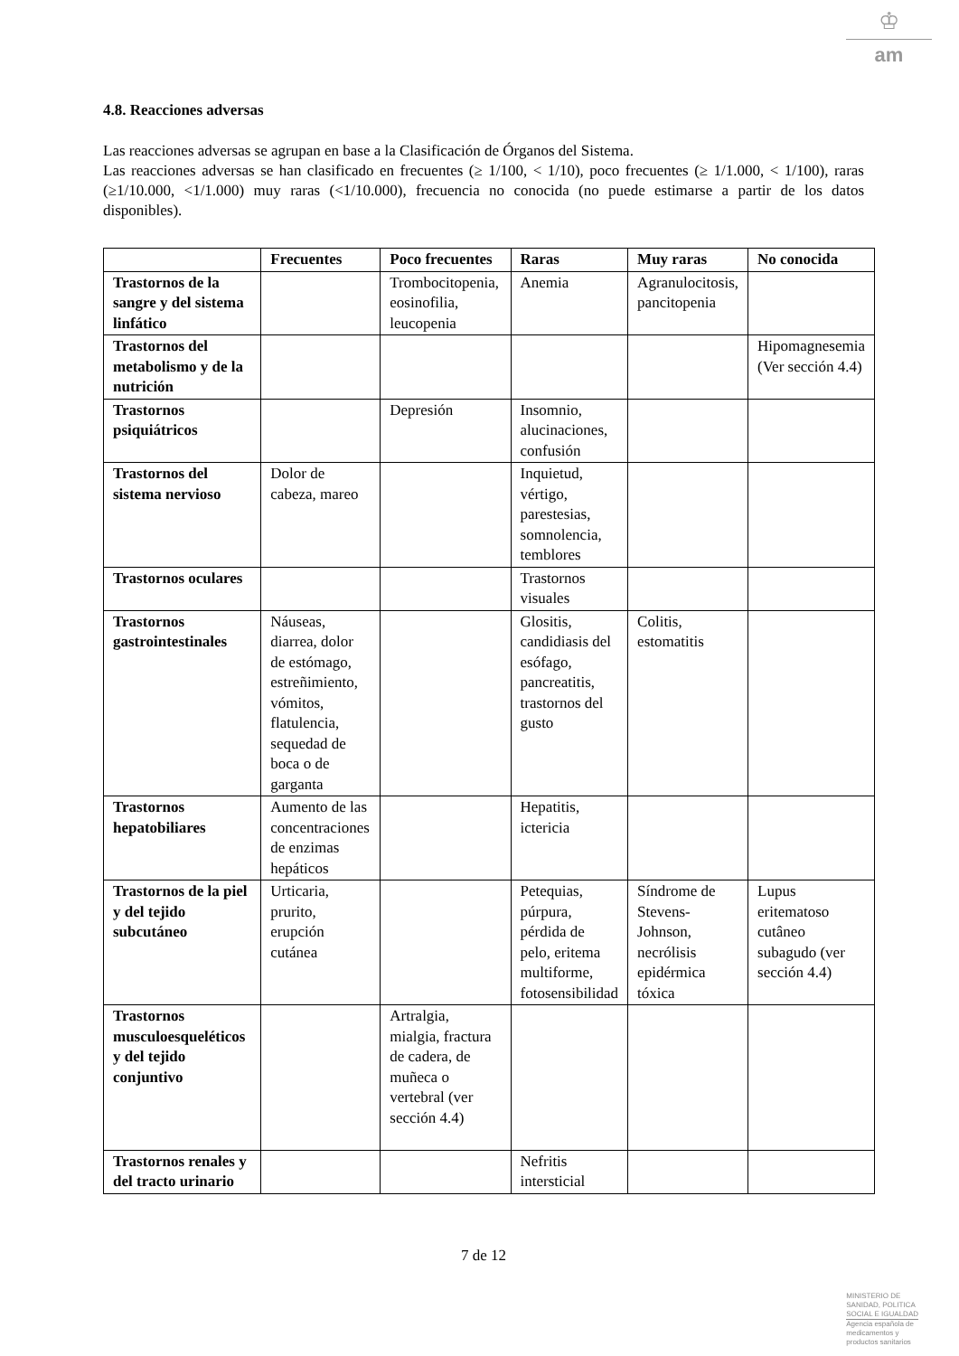♔
am
4.8. Reacciones adversas
Las reacciones adversas se agrupan en base a la Clasificación de Órganos del Sistema.
Las reacciones adversas se han clasificado en frecuentes (≥ 1/100, < 1/10), poco frecuentes (≥ 1/1.000, < 1/100), raras (≥1/10.000, <1/1.000) muy raras (<1/10.000), frecuencia no conocida (no puede estimarse a partir de los datos disponibles).
| | Frecuentes | Poco frecuentes | Raras | Muy raras | No conocida |
| --- | --- | --- | --- | --- | --- |
| Trastornos de la sangre y del sistema linfático | | Trombocitopenia, eosinofilia, leucopenia | Anemia | Agranulocitosis, pancitopenia | |
| Trastornos del metabolismo y de la nutrición | | | | | Hipomagnesemia (Ver sección 4.4) |
| Trastornos psiquiátricos | | Depresión | Insomnio, alucinaciones, confusión | | |
| Trastornos del sistema nervioso | Dolor de cabeza, mareo | | Inquietud, vértigo, parestesias, somnolencia, temblores | | |
| Trastornos oculares | | | Trastornos visuales | | |
| Trastornos gastrointestinales | Náuseas, diarrea, dolor de estómago, estreñimiento, vómitos, flatulencia, sequedad de boca o de garganta | | Glositis, candidiasis del esófago, pancreatitis, trastornos del gusto | Colitis, estomatitis | |
| Trastornos hepatobiliares | Aumento de las concentraciones de enzimas hepáticos | | Hepatitis, ictericia | | |
| Trastornos de la piel y del tejido subcutáneo | Urticaria, prurito, erupción cutánea | | Petequias, púrpura, pérdida de pelo, eritema multiforme, fotosensibilidad | Síndrome de Stevens-Johnson, necrólisis epidérmica tóxica | Lupus eritematoso cutâneo subagudo (ver sección 4.4) |
| Trastornos musculoesqueléticos y del tejido conjuntivo | | Artralgia, mialgia, fractura de cadera, de muñeca o vertebral (ver sección 4.4) | | | |
| Trastornos renales y del tracto urinario | | | Nefritis intersticial | | |
7 de 12
MINISTERIO DE
SANIDAD, POLITICA
SOCIAL E IGUALDAD
Agencia española de
medicamentos y
productos sanitarios